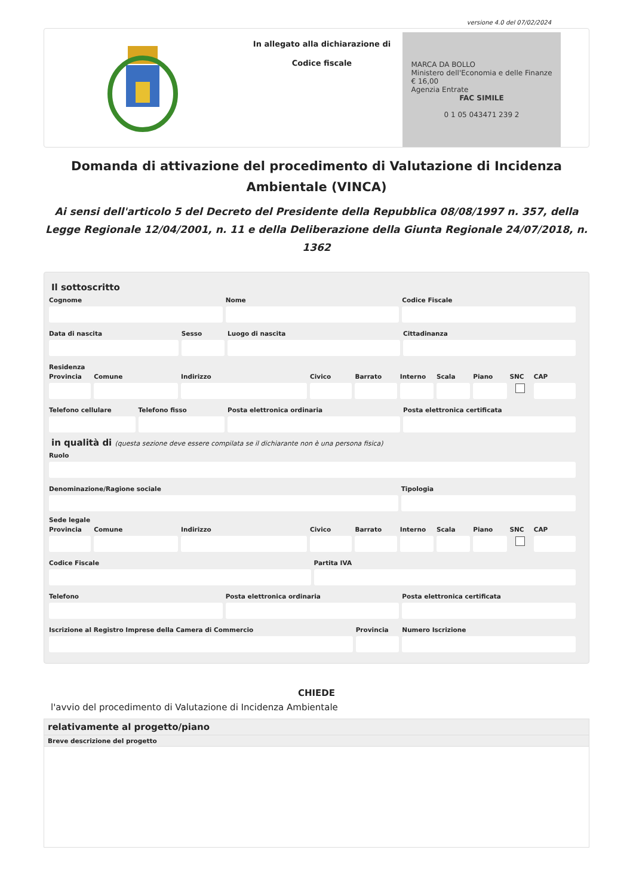versione 4.0 del 07/02/2024
In allegato alla dichiarazione di
Codice fiscale
MARCA DA BOLLO
Ministero dell'Economia e delle Finanze
€ 16,00
Agenzia Entrate
FAC SIMILE
0 1 05 043471 239 2
Domanda di attivazione del procedimento di Valutazione di Incidenza Ambientale (VINCA)
Ai sensi dell'articolo 5 del Decreto del Presidente della Repubblica 08/08/1997 n. 357, della Legge Regionale 12/04/2001, n. 11 e della Deliberazione della Giunta Regionale 24/07/2018, n. 1362
Il sottoscritto
Cognome Nome Codice Fiscale
Data di nascita Sesso Luogo di nascita Cittadinanza
Residenza
Provincia Comune Indirizzo Civico Barrato Interno Scala Piano SNC CAP
Telefono cellulare Telefono fisso Posta elettronica ordinaria Posta elettronica certificata
in qualità di (questa sezione deve essere compilata se il dichiarante non è una persona fisica)
Ruolo
Denominazione/Ragione sociale Tipologia
Sede legale
Provincia Comune Indirizzo Civico Barrato Interno Scala Piano SNC CAP
Codice Fiscale Partita IVA
Telefono Posta elettronica ordinaria Posta elettronica certificata
Iscrizione al Registro Imprese della Camera di Commercio
Provincia Numero Iscrizione
CHIEDE
l'avvio del procedimento di Valutazione di Incidenza Ambientale
relativamente al progetto/piano
Breve descrizione del progetto